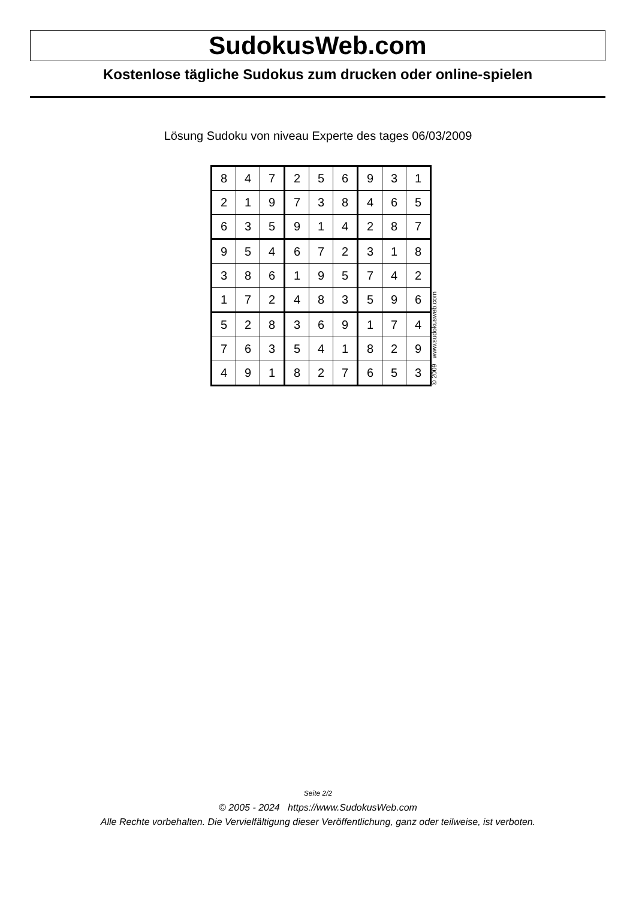SudokusWeb.com
Kostenlose tägliche Sudokus zum drucken oder online-spielen
Lösung Sudoku von niveau Experte des tages 06/03/2009
| 8 | 4 | 7 | 2 | 5 | 6 | 9 | 3 | 1 |
| 2 | 1 | 9 | 7 | 3 | 8 | 4 | 6 | 5 |
| 6 | 3 | 5 | 9 | 1 | 4 | 2 | 8 | 7 |
| 9 | 5 | 4 | 6 | 7 | 2 | 3 | 1 | 8 |
| 3 | 8 | 6 | 1 | 9 | 5 | 7 | 4 | 2 |
| 1 | 7 | 2 | 4 | 8 | 3 | 5 | 9 | 6 |
| 5 | 2 | 8 | 3 | 6 | 9 | 1 | 7 | 4 |
| 7 | 6 | 3 | 5 | 4 | 1 | 8 | 2 | 9 |
| 4 | 9 | 1 | 8 | 2 | 7 | 6 | 5 | 3 |
© 2009 www.sudokusweb.com
Seite 2/2
© 2005 - 2024 https://www.SudokusWeb.com
Alle Rechte vorbehalten. Die Vervielfältigung dieser Veröffentlichung, ganz oder teilweise, ist verboten.